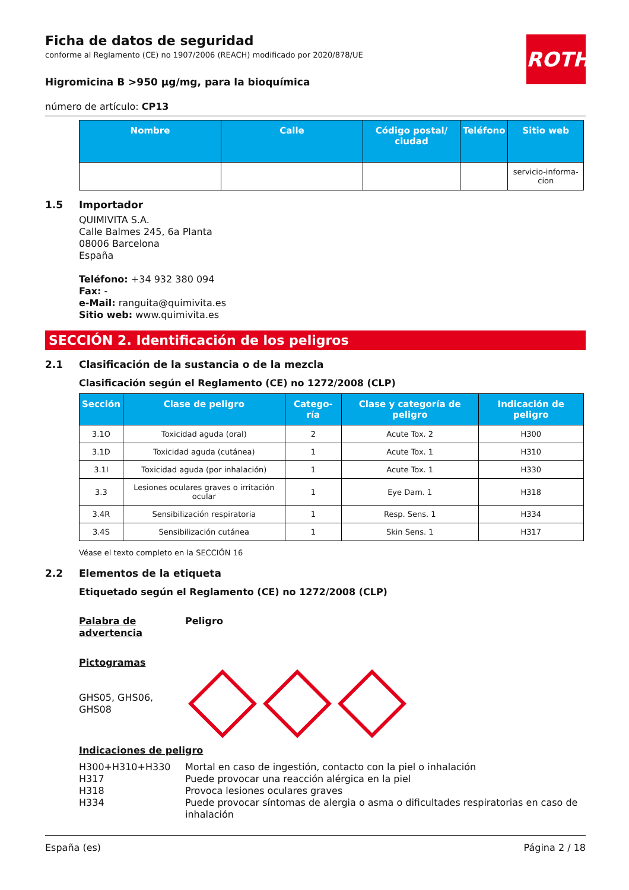ROTH
Ficha de datos de seguridad
conforme al Reglamento (CE) no 1907/2006 (REACH) modificado por 2020/878/UE
Higromicina B >950 µg/mg, para la bioquímica
número de artículo: CP13
| Nombre | Calle | Código postal/ ciudad | Teléfono | Sitio web |
| --- | --- | --- | --- | --- |
| | | | | servicio-informa-cion |
1.5 Importador
QUIMIVITA S.A.
Calle Balmes 245, 6a Planta
08006 Barcelona
España
Teléfono: +34 932 380 094
Fax: -
e-Mail: ranguita@quimivita.es
Sitio web: www.quimivita.es
SECCIÓN 2. Identificación de los peligros
2.1 Clasificación de la sustancia o de la mezcla
Clasificación según el Reglamento (CE) no 1272/2008 (CLP)
| Sección | Clase de peligro | Catego-ría | Clase y categoría de peligro | Indicación de peligro |
| --- | --- | --- | --- | --- |
| 3.1O | Toxicidad aguda (oral) | 2 | Acute Tox. 2 | H300 |
| 3.1D | Toxicidad aguda (cutánea) | 1 | Acute Tox. 1 | H310 |
| 3.1I | Toxicidad aguda (por inhalación) | 1 | Acute Tox. 1 | H330 |
| 3.3 | Lesiones oculares graves o irritación ocular | 1 | Eye Dam. 1 | H318 |
| 3.4R | Sensibilización respiratoria | 1 | Resp. Sens. 1 | H334 |
| 3.4S | Sensibilización cutánea | 1 | Skin Sens. 1 | H317 |
Véase el texto completo en la SECCIÓN 16
2.2 Elementos de la etiqueta
Etiquetado según el Reglamento (CE) no 1272/2008 (CLP)
Palabra de advertencia Peligro
Pictogramas
GHS05, GHS06, GHS08
Indicaciones de peligro
H300+H310+H330 Mortal en caso de ingestión, contacto con la piel o inhalación
H317 Puede provocar una reacción alérgica en la piel
H318 Provoca lesiones oculares graves
H334 Puede provocar síntomas de alergia o asma o dificultades respiratorias en caso de inhalación
España (es) Página 2 / 18